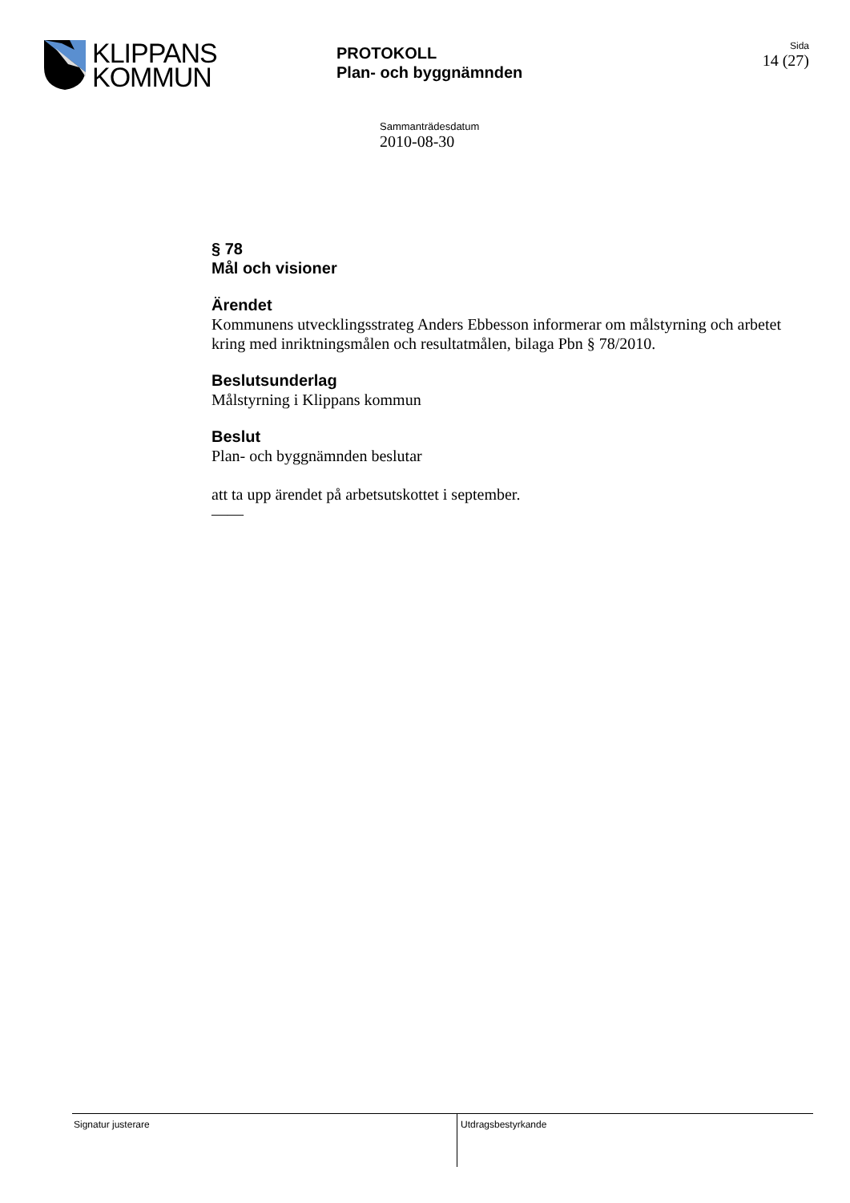KLIPPANS
KOMMUN
PROTOKOLL
Plan- och byggnämnden
Sida
14 (27)
Sammanträdesdatum
2010-08-30
§ 78
Mål och visioner
Ärendet
Kommunens utvecklingsstrateg Anders Ebbesson informerar om målstyrning och arbetet kring med inriktningsmålen och resultatmålen, bilaga Pbn § 78/2010.
Beslutsunderlag
Målstyrning i Klippans kommun
Beslut
Plan- och byggnämnden beslutar
att ta upp ärendet på arbetsutskottet i september.
——
Signatur justerare
Utdragsbestyrkande